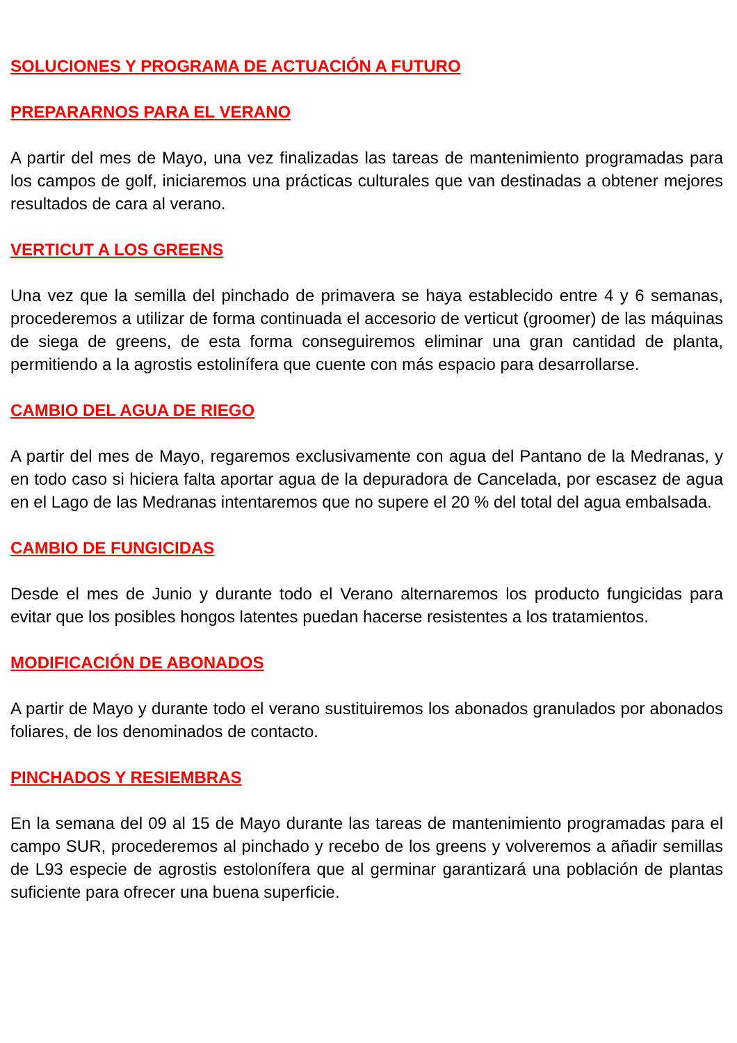SOLUCIONES Y PROGRAMA DE ACTUACIÓN A FUTURO
PREPARARNOS PARA EL VERANO
A partir del mes de Mayo, una vez finalizadas las tareas de mantenimiento programadas para los campos de golf, iniciaremos una prácticas culturales que van destinadas a obtener mejores resultados de cara al verano.
VERTICUT A LOS GREENS
Una vez que la semilla del pinchado de primavera se haya establecido entre 4 y 6 semanas, procederemos a utilizar de forma continuada el accesorio de verticut (groomer) de las máquinas de siega de greens, de esta forma conseguiremos eliminar una gran cantidad de planta, permitiendo a la agrostis estolinífera que cuente con más espacio para desarrollarse.
CAMBIO DEL AGUA DE RIEGO
A partir del mes de Mayo, regaremos exclusivamente con agua del Pantano de la Medranas, y en todo caso si hiciera falta aportar agua de la depuradora de Cancelada, por escasez de agua en el Lago de las Medranas intentaremos que no supere el 20 % del total del agua embalsada.
CAMBIO DE FUNGICIDAS
Desde el mes de Junio y durante todo el Verano alternaremos los producto fungicidas para evitar que los posibles hongos latentes puedan hacerse resistentes a los tratamientos.
MODIFICACIÓN DE ABONADOS
A partir de Mayo y durante todo el verano sustituiremos los abonados granulados por abonados foliares, de los denominados de contacto.
PINCHADOS Y RESIEMBRAS
En la semana del 09 al 15 de Mayo durante las tareas de mantenimiento programadas para el campo SUR, procederemos al pinchado y recebo de los greens y volveremos a añadir semillas de L93 especie de agrostis estolonífera que al germinar garantizará una población de plantas suficiente para ofrecer una buena superficie.